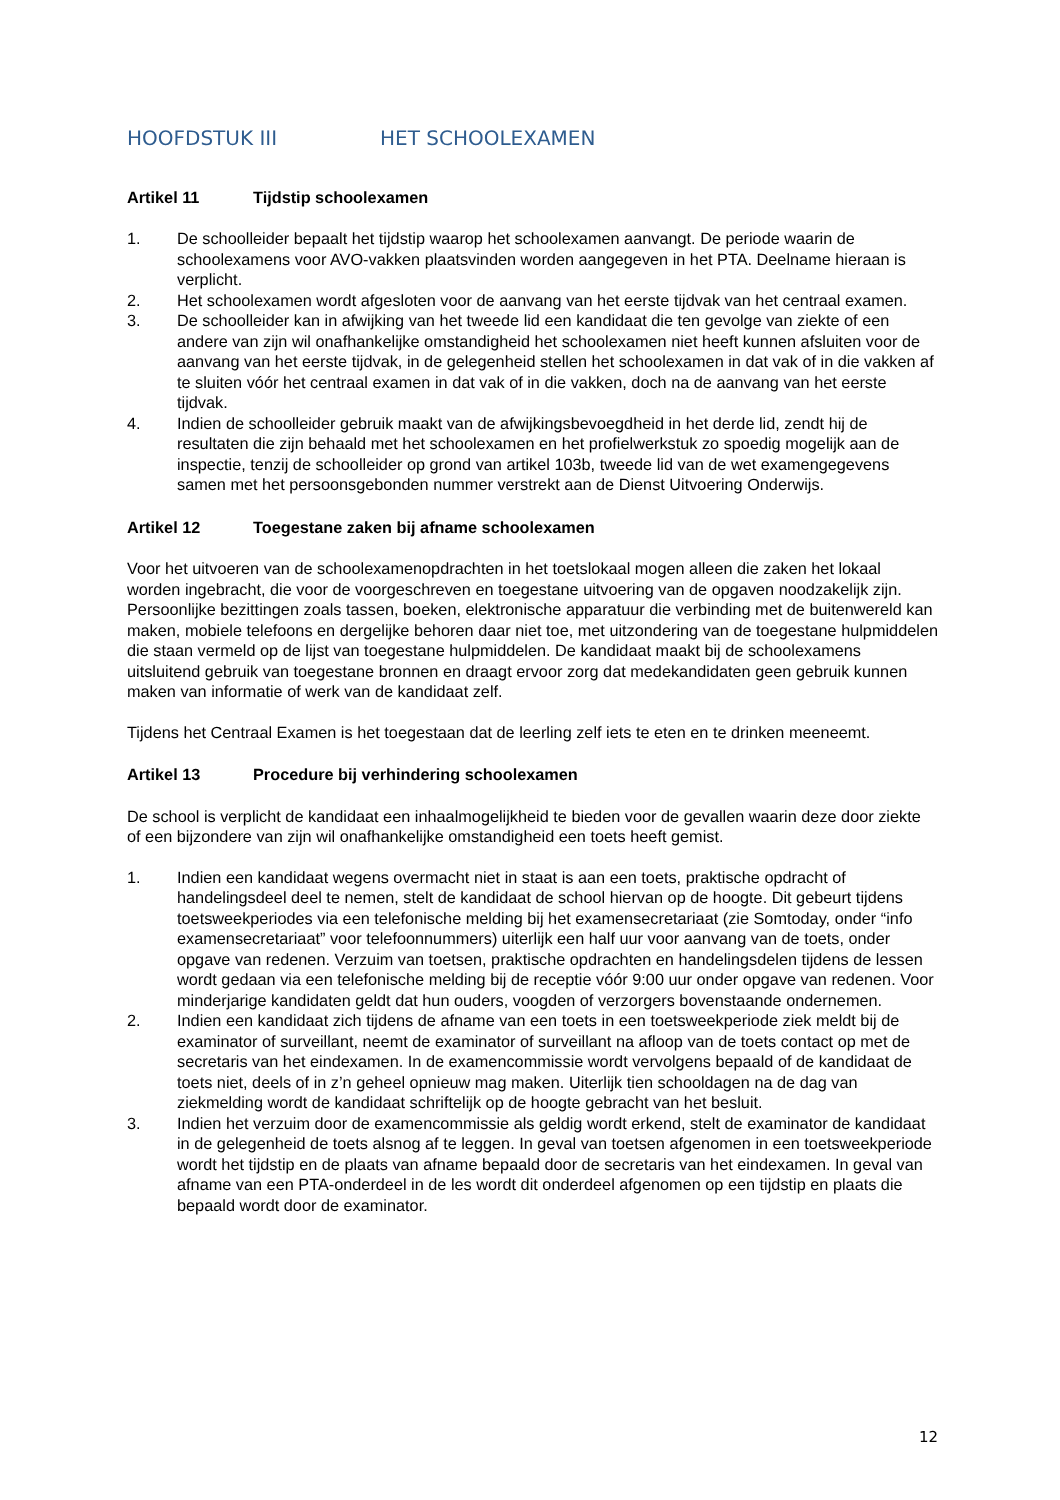HOOFDSTUK III HET SCHOOLEXAMEN
Artikel 11 Tijdstip schoolexamen
1. De schoolleider bepaalt het tijdstip waarop het schoolexamen aanvangt. De periode waarin de schoolexamens voor AVO-vakken plaatsvinden worden aangegeven in het PTA. Deelname hieraan is verplicht.
2. Het schoolexamen wordt afgesloten voor de aanvang van het eerste tijdvak van het centraal examen.
3. De schoolleider kan in afwijking van het tweede lid een kandidaat die ten gevolge van ziekte of een andere van zijn wil onafhankelijke omstandigheid het schoolexamen niet heeft kunnen afsluiten voor de aanvang van het eerste tijdvak, in de gelegenheid stellen het schoolexamen in dat vak of in die vakken af te sluiten vóór het centraal examen in dat vak of in die vakken, doch na de aanvang van het eerste tijdvak.
4. Indien de schoolleider gebruik maakt van de afwijkingsbevoegdheid in het derde lid, zendt hij de resultaten die zijn behaald met het schoolexamen en het profielwerkstuk zo spoedig mogelijk aan de inspectie, tenzij de schoolleider op grond van artikel 103b, tweede lid van de wet examengegevens samen met het persoonsgebonden nummer verstrekt aan de Dienst Uitvoering Onderwijs.
Artikel 12 Toegestane zaken bij afname schoolexamen
Voor het uitvoeren van de schoolexamenopdrachten in het toetslokaal mogen alleen die zaken het lokaal worden ingebracht, die voor de voorgeschreven en toegestane uitvoering van de opgaven noodzakelijk zijn. Persoonlijke bezittingen zoals tassen, boeken, elektronische apparatuur die verbinding met de buitenwereld kan maken, mobiele telefoons en dergelijke behoren daar niet toe, met uitzondering van de toegestane hulpmiddelen die staan vermeld op de lijst van toegestane hulpmiddelen. De kandidaat maakt bij de schoolexamens uitsluitend gebruik van toegestane bronnen en draagt ervoor zorg dat medekandidaten geen gebruik kunnen maken van informatie of werk van de kandidaat zelf.
Tijdens het Centraal Examen is het toegestaan dat de leerling zelf iets te eten en te drinken meeneemt.
Artikel 13 Procedure bij verhindering schoolexamen
De school is verplicht de kandidaat een inhaalmogelijkheid te bieden voor de gevallen waarin deze door ziekte of een bijzondere van zijn wil onafhankelijke omstandigheid een toets heeft gemist.
1. Indien een kandidaat wegens overmacht niet in staat is aan een toets, praktische opdracht of handelingsdeel deel te nemen, stelt de kandidaat de school hiervan op de hoogte. Dit gebeurt tijdens toetsweekperiodes via een telefonische melding bij het examensecretariaat (zie Somtoday, onder “info examensecretariaat” voor telefoonnummers) uiterlijk een half uur voor aanvang van de toets, onder opgave van redenen. Verzuim van toetsen, praktische opdrachten en handelingsdelen tijdens de lessen wordt gedaan via een telefonische melding bij de receptie vóór 9:00 uur onder opgave van redenen. Voor minderjarige kandidaten geldt dat hun ouders, voogden of verzorgers bovenstaande ondernemen.
2. Indien een kandidaat zich tijdens de afname van een toets in een toetsweekperiode ziek meldt bij de examinator of surveillant, neemt de examinator of surveillant na afloop van de toets contact op met de secretaris van het eindexamen. In de examencommissie wordt vervolgens bepaald of de kandidaat de toets niet, deels of in z’n geheel opnieuw mag maken. Uiterlijk tien schooldagen na de dag van ziekmelding wordt de kandidaat schriftelijk op de hoogte gebracht van het besluit.
3. Indien het verzuim door de examencommissie als geldig wordt erkend, stelt de examinator de kandidaat in de gelegenheid de toets alsnog af te leggen. In geval van toetsen afgenomen in een toetsweekperiode wordt het tijdstip en de plaats van afname bepaald door de secretaris van het eindexamen. In geval van afname van een PTA-onderdeel in de les wordt dit onderdeel afgenomen op een tijdstip en plaats die bepaald wordt door de examinator.
12